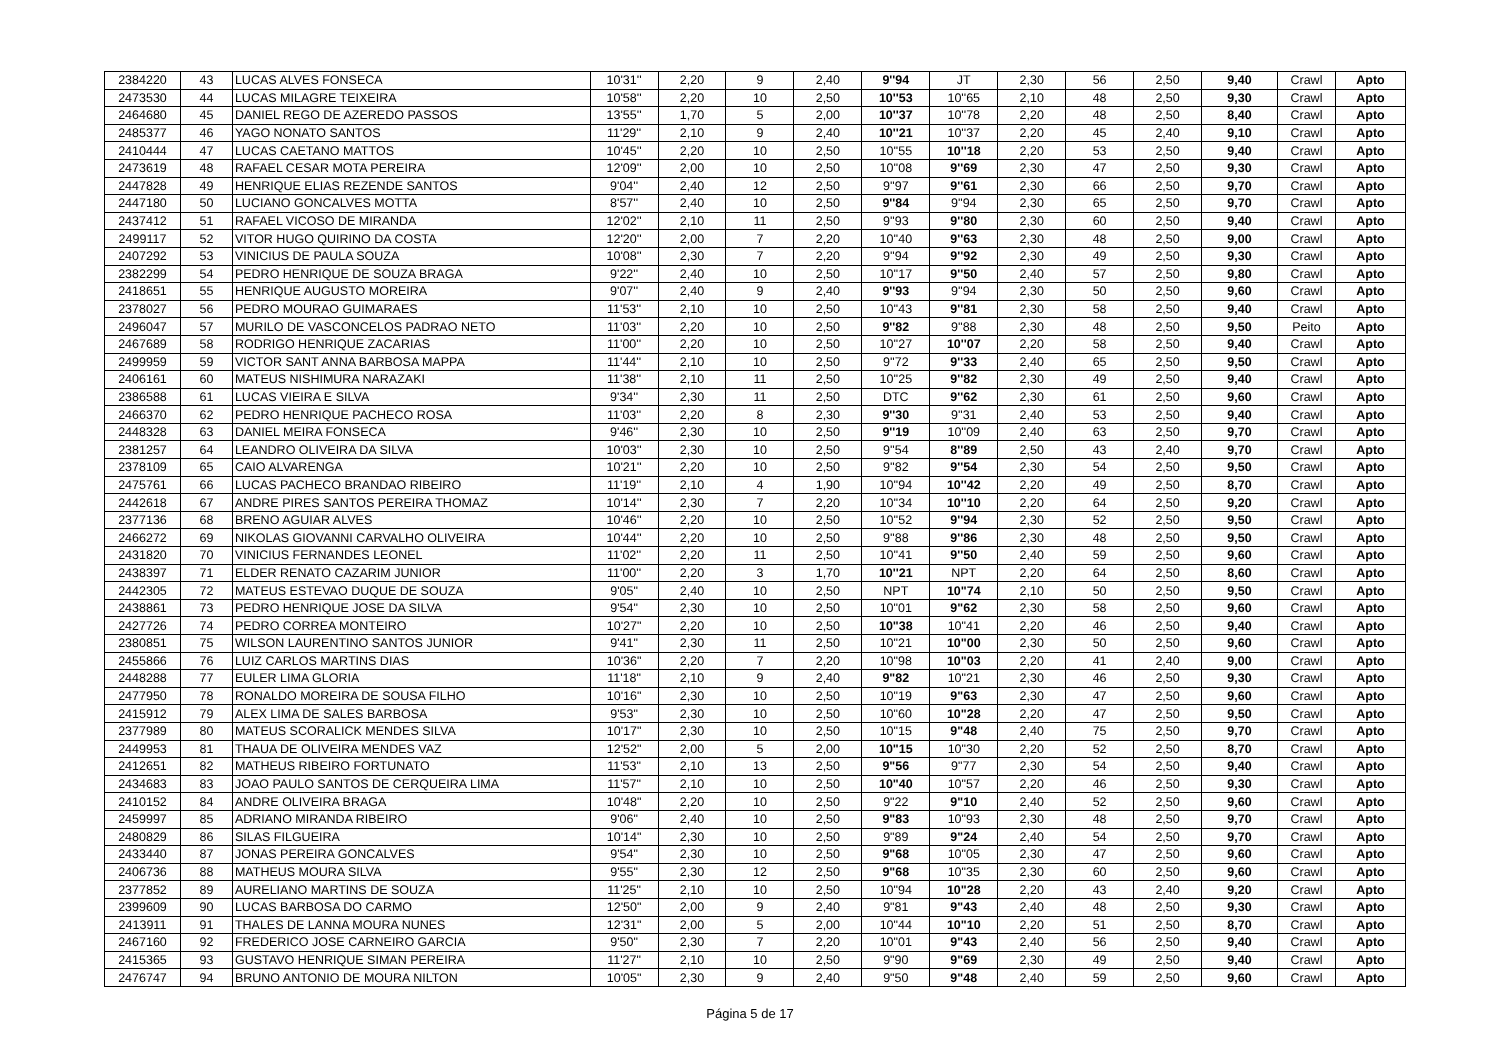| 2384220 | 43 | LUCAS ALVES FONSECA | 10'31'' | 2,20 | 9 | 2,40 | 9''94 | JT | 2,30 | 56 | 2,50 | 9,40 | Crawl | Apto |
| 2473530 | 44 | LUCAS MILAGRE TEIXEIRA | 10'58'' | 2,20 | 10 | 2,50 | 10''53 | 10''65 | 2,10 | 48 | 2,50 | 9,30 | Crawl | Apto |
| 2464680 | 45 | DANIEL REGO DE AZEREDO PASSOS | 13'55'' | 1,70 | 5 | 2,00 | 10''37 | 10''78 | 2,20 | 48 | 2,50 | 8,40 | Crawl | Apto |
| 2485377 | 46 | YAGO NONATO SANTOS | 11'29'' | 2,10 | 9 | 2,40 | 10''21 | 10''37 | 2,20 | 45 | 2,40 | 9,10 | Crawl | Apto |
| 2410444 | 47 | LUCAS CAETANO MATTOS | 10'45'' | 2,20 | 10 | 2,50 | 10''55 | 10''18 | 2,20 | 53 | 2,50 | 9,40 | Crawl | Apto |
| 2473619 | 48 | RAFAEL CESAR MOTA PEREIRA | 12'09'' | 2,00 | 10 | 2,50 | 10''08 | 9''69 | 2,30 | 47 | 2,50 | 9,30 | Crawl | Apto |
| 2447828 | 49 | HENRIQUE ELIAS REZENDE SANTOS | 9'04'' | 2,40 | 12 | 2,50 | 9''97 | 9''61 | 2,30 | 66 | 2,50 | 9,70 | Crawl | Apto |
| 2447180 | 50 | LUCIANO GONCALVES MOTTA | 8'57'' | 2,40 | 10 | 2,50 | 9''84 | 9''94 | 2,30 | 65 | 2,50 | 9,70 | Crawl | Apto |
| 2437412 | 51 | RAFAEL VICOSO DE MIRANDA | 12'02'' | 2,10 | 11 | 2,50 | 9''93 | 9''80 | 2,30 | 60 | 2,50 | 9,40 | Crawl | Apto |
| 2499117 | 52 | VITOR HUGO QUIRINO DA COSTA | 12'20'' | 2,00 | 7 | 2,20 | 10''40 | 9''63 | 2,30 | 48 | 2,50 | 9,00 | Crawl | Apto |
| 2407292 | 53 | VINICIUS DE PAULA SOUZA | 10'08'' | 2,30 | 7 | 2,20 | 9''94 | 9''92 | 2,30 | 49 | 2,50 | 9,30 | Crawl | Apto |
| 2382299 | 54 | PEDRO HENRIQUE DE SOUZA BRAGA | 9'22'' | 2,40 | 10 | 2,50 | 10''17 | 9''50 | 2,40 | 57 | 2,50 | 9,80 | Crawl | Apto |
| 2418651 | 55 | HENRIQUE AUGUSTO MOREIRA | 9'07'' | 2,40 | 9 | 2,40 | 9''93 | 9''94 | 2,30 | 50 | 2,50 | 9,60 | Crawl | Apto |
| 2378027 | 56 | PEDRO MOURAO GUIMARAES | 11'53'' | 2,10 | 10 | 2,50 | 10''43 | 9''81 | 2,30 | 58 | 2,50 | 9,40 | Crawl | Apto |
| 2496047 | 57 | MURILO DE VASCONCELOS PADRAO NETO | 11'03'' | 2,20 | 10 | 2,50 | 9''82 | 9''88 | 2,30 | 48 | 2,50 | 9,50 | Peito | Apto |
| 2467689 | 58 | RODRIGO HENRIQUE ZACARIAS | 11'00'' | 2,20 | 10 | 2,50 | 10''27 | 10''07 | 2,20 | 58 | 2,50 | 9,40 | Crawl | Apto |
| 2499959 | 59 | VICTOR SANT ANNA BARBOSA MAPPA | 11'44'' | 2,10 | 10 | 2,50 | 9''72 | 9''33 | 2,40 | 65 | 2,50 | 9,50 | Crawl | Apto |
| 2406161 | 60 | MATEUS NISHIMURA NARAZAKI | 11'38'' | 2,10 | 11 | 2,50 | 10''25 | 9''82 | 2,30 | 49 | 2,50 | 9,40 | Crawl | Apto |
| 2386588 | 61 | LUCAS VIEIRA E SILVA | 9'34'' | 2,30 | 11 | 2,50 | DTC | 9''62 | 2,30 | 61 | 2,50 | 9,60 | Crawl | Apto |
| 2466370 | 62 | PEDRO HENRIQUE PACHECO ROSA | 11'03'' | 2,20 | 8 | 2,30 | 9''30 | 9''31 | 2,40 | 53 | 2,50 | 9,40 | Crawl | Apto |
| 2448328 | 63 | DANIEL MEIRA FONSECA | 9'46'' | 2,30 | 10 | 2,50 | 9''19 | 10''09 | 2,40 | 63 | 2,50 | 9,70 | Crawl | Apto |
| 2381257 | 64 | LEANDRO OLIVEIRA DA SILVA | 10'03'' | 2,30 | 10 | 2,50 | 9''54 | 8''89 | 2,50 | 43 | 2,40 | 9,70 | Crawl | Apto |
| 2378109 | 65 | CAIO ALVARENGA | 10'21'' | 2,20 | 10 | 2,50 | 9''82 | 9''54 | 2,30 | 54 | 2,50 | 9,50 | Crawl | Apto |
| 2475761 | 66 | LUCAS PACHECO BRANDAO RIBEIRO | 11'19'' | 2,10 | 4 | 1,90 | 10''94 | 10''42 | 2,20 | 49 | 2,50 | 8,70 | Crawl | Apto |
| 2442618 | 67 | ANDRE PIRES SANTOS PEREIRA THOMAZ | 10'14'' | 2,30 | 7 | 2,20 | 10''34 | 10''10 | 2,20 | 64 | 2,50 | 9,20 | Crawl | Apto |
| 2377136 | 68 | BRENO AGUIAR ALVES | 10'46'' | 2,20 | 10 | 2,50 | 10''52 | 9''94 | 2,30 | 52 | 2,50 | 9,50 | Crawl | Apto |
| 2466272 | 69 | NIKOLAS GIOVANNI CARVALHO OLIVEIRA | 10'44'' | 2,20 | 10 | 2,50 | 9''88 | 9''86 | 2,30 | 48 | 2,50 | 9,50 | Crawl | Apto |
| 2431820 | 70 | VINICIUS FERNANDES LEONEL | 11'02'' | 2,20 | 11 | 2,50 | 10''41 | 9''50 | 2,40 | 59 | 2,50 | 9,60 | Crawl | Apto |
| 2438397 | 71 | ELDER RENATO CAZARIM JUNIOR | 11'00'' | 2,20 | 3 | 1,70 | 10''21 | NPT | 2,20 | 64 | 2,50 | 8,60 | Crawl | Apto |
| 2442305 | 72 | MATEUS ESTEVAO DUQUE DE SOUZA | 9'05" | 2,40 | 10 | 2,50 | NPT | 10"74 | 2,10 | 50 | 2,50 | 9,50 | Crawl | Apto |
| 2438861 | 73 | PEDRO HENRIQUE JOSE DA SILVA | 9'54" | 2,30 | 10 | 2,50 | 10"01 | 9"62 | 2,30 | 58 | 2,50 | 9,60 | Crawl | Apto |
| 2427726 | 74 | PEDRO CORREA MONTEIRO | 10'27" | 2,20 | 10 | 2,50 | 10"38 | 10"41 | 2,20 | 46 | 2,50 | 9,40 | Crawl | Apto |
| 2380851 | 75 | WILSON LAURENTINO SANTOS JUNIOR | 9'41" | 2,30 | 11 | 2,50 | 10"21 | 10"00 | 2,30 | 50 | 2,50 | 9,60 | Crawl | Apto |
| 2455866 | 76 | LUIZ CARLOS MARTINS DIAS | 10'36" | 2,20 | 7 | 2,20 | 10"98 | 10"03 | 2,20 | 41 | 2,40 | 9,00 | Crawl | Apto |
| 2448288 | 77 | EULER LIMA GLORIA | 11'18" | 2,10 | 9 | 2,40 | 9"82 | 10"21 | 2,30 | 46 | 2,50 | 9,30 | Crawl | Apto |
| 2477950 | 78 | RONALDO MOREIRA DE SOUSA FILHO | 10'16" | 2,30 | 10 | 2,50 | 10"19 | 9"63 | 2,30 | 47 | 2,50 | 9,60 | Crawl | Apto |
| 2415912 | 79 | ALEX LIMA DE SALES BARBOSA | 9'53" | 2,30 | 10 | 2,50 | 10"60 | 10"28 | 2,20 | 47 | 2,50 | 9,50 | Crawl | Apto |
| 2377989 | 80 | MATEUS SCORALICK MENDES SILVA | 10'17" | 2,30 | 10 | 2,50 | 10"15 | 9"48 | 2,40 | 75 | 2,50 | 9,70 | Crawl | Apto |
| 2449953 | 81 | THAUA DE OLIVEIRA MENDES VAZ | 12'52" | 2,00 | 5 | 2,00 | 10"15 | 10"30 | 2,20 | 52 | 2,50 | 8,70 | Crawl | Apto |
| 2412651 | 82 | MATHEUS RIBEIRO FORTUNATO | 11'53" | 2,10 | 13 | 2,50 | 9"56 | 9"77 | 2,30 | 54 | 2,50 | 9,40 | Crawl | Apto |
| 2434683 | 83 | JOAO PAULO SANTOS DE CERQUEIRA LIMA | 11'57" | 2,10 | 10 | 2,50 | 10"40 | 10"57 | 2,20 | 46 | 2,50 | 9,30 | Crawl | Apto |
| 2410152 | 84 | ANDRE OLIVEIRA BRAGA | 10'48" | 2,20 | 10 | 2,50 | 9"22 | 9"10 | 2,40 | 52 | 2,50 | 9,60 | Crawl | Apto |
| 2459997 | 85 | ADRIANO MIRANDA RIBEIRO | 9'06" | 2,40 | 10 | 2,50 | 9"83 | 10"93 | 2,30 | 48 | 2,50 | 9,70 | Crawl | Apto |
| 2480829 | 86 | SILAS FILGUEIRA | 10'14" | 2,30 | 10 | 2,50 | 9"89 | 9"24 | 2,40 | 54 | 2,50 | 9,70 | Crawl | Apto |
| 2433440 | 87 | JONAS PEREIRA GONCALVES | 9'54" | 2,30 | 10 | 2,50 | 9"68 | 10"05 | 2,30 | 47 | 2,50 | 9,60 | Crawl | Apto |
| 2406736 | 88 | MATHEUS MOURA SILVA | 9'55" | 2,30 | 12 | 2,50 | 9"68 | 10"35 | 2,30 | 60 | 2,50 | 9,60 | Crawl | Apto |
| 2377852 | 89 | AURELIANO MARTINS DE SOUZA | 11'25" | 2,10 | 10 | 2,50 | 10"94 | 10"28 | 2,20 | 43 | 2,40 | 9,20 | Crawl | Apto |
| 2399609 | 90 | LUCAS BARBOSA DO CARMO | 12'50" | 2,00 | 9 | 2,40 | 9"81 | 9"43 | 2,40 | 48 | 2,50 | 9,30 | Crawl | Apto |
| 2413911 | 91 | THALES DE LANNA MOURA NUNES | 12'31" | 2,00 | 5 | 2,00 | 10"44 | 10"10 | 2,20 | 51 | 2,50 | 8,70 | Crawl | Apto |
| 2467160 | 92 | FREDERICO JOSE CARNEIRO GARCIA | 9'50" | 2,30 | 7 | 2,20 | 10"01 | 9"43 | 2,40 | 56 | 2,50 | 9,40 | Crawl | Apto |
| 2415365 | 93 | GUSTAVO HENRIQUE SIMAN PEREIRA | 11'27" | 2,10 | 10 | 2,50 | 9"90 | 9"69 | 2,30 | 49 | 2,50 | 9,40 | Crawl | Apto |
| 2476747 | 94 | BRUNO ANTONIO DE MOURA NILTON | 10'05" | 2,30 | 9 | 2,40 | 9"50 | 9"48 | 2,40 | 59 | 2,50 | 9,60 | Crawl | Apto |
Página 5 de 17